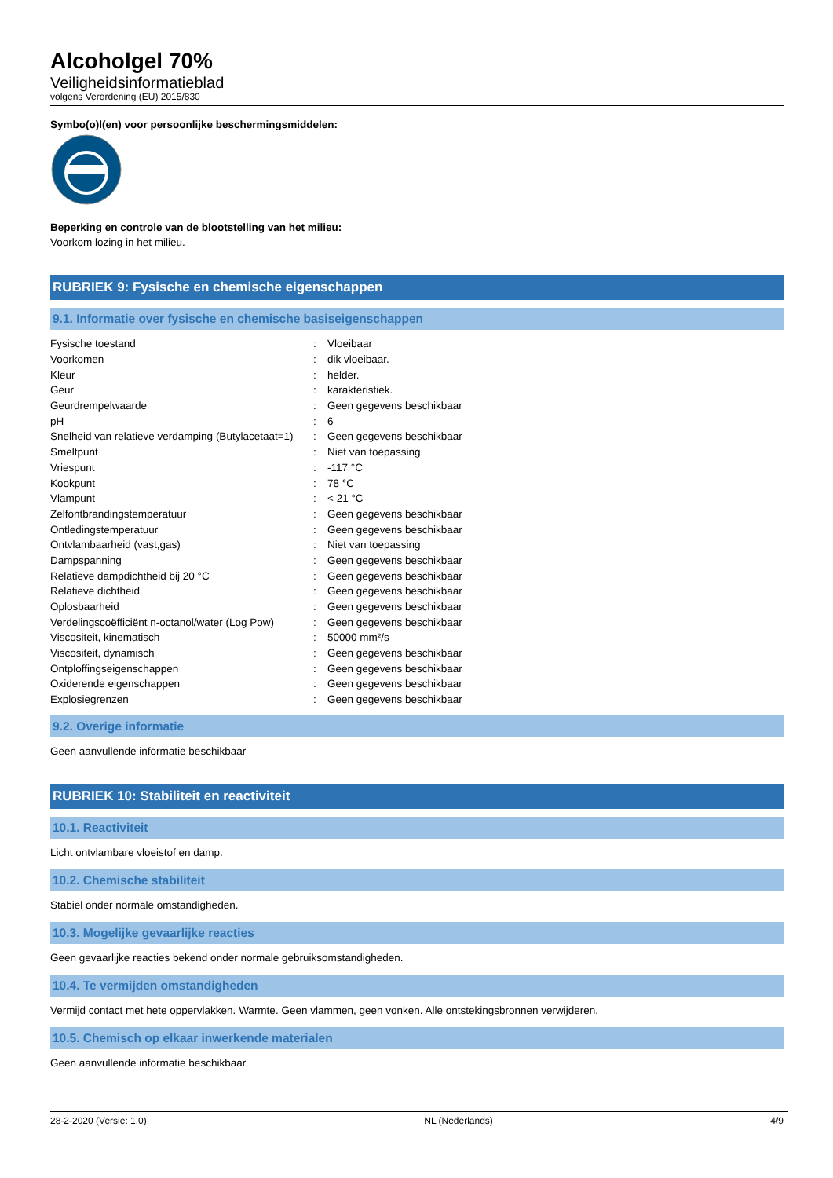Alcoholgel 70%
Veiligheidsinformatieblad
volgens Verordening (EU) 2015/830
Symbo(o)l(en) voor persoonlijke beschermingsmiddelen:
Beperking en controle van de blootstelling van het milieu:
Voorkom lozing in het milieu.
RUBRIEK 9: Fysische en chemische eigenschappen
9.1. Informatie over fysische en chemische basiseigenschappen
| Fysische toestand | : | Vloeibaar |
| Voorkomen | : | dik vloeibaar. |
| Kleur | : | helder. |
| Geur | : | karakteristiek. |
| Geurdrempelwaarde | : | Geen gegevens beschikbaar |
| pH | : | 6 |
| Snelheid van relatieve verdamping (Butylacetaat=1) | : | Geen gegevens beschikbaar |
| Smeltpunt | : | Niet van toepassing |
| Vriespunt | : | -117 °C |
| Kookpunt | : | 78 °C |
| Vlampunt | : | < 21 °C |
| Zelfontbrandingstemperatuur | : | Geen gegevens beschikbaar |
| Ontledingstemperatuur | : | Geen gegevens beschikbaar |
| Ontvlambaarheid (vast,gas) | : | Niet van toepassing |
| Dampspanning | : | Geen gegevens beschikbaar |
| Relatieve dampdichtheid bij 20 °C | : | Geen gegevens beschikbaar |
| Relatieve dichtheid | : | Geen gegevens beschikbaar |
| Oplosbaarheid | : | Geen gegevens beschikbaar |
| Verdelingscoëfficiënt n-octanol/water (Log Pow) | : | Geen gegevens beschikbaar |
| Viscositeit, kinematisch | : | 50000 mm²/s |
| Viscositeit, dynamisch | : | Geen gegevens beschikbaar |
| Ontploffingseigenschappen | : | Geen gegevens beschikbaar |
| Oxiderende eigenschappen | : | Geen gegevens beschikbaar |
| Explosiegrenzen | : | Geen gegevens beschikbaar |
9.2. Overige informatie
Geen aanvullende informatie beschikbaar
RUBRIEK 10: Stabiliteit en reactiviteit
10.1. Reactiviteit
Licht ontvlambare vloeistof en damp.
10.2. Chemische stabiliteit
Stabiel onder normale omstandigheden.
10.3. Mogelijke gevaarlijke reacties
Geen gevaarlijke reacties bekend onder normale gebruiksomstandigheden.
10.4. Te vermijden omstandigheden
Vermijd contact met hete oppervlakken. Warmte. Geen vlammen, geen vonken. Alle ontstekingsbronnen verwijderen.
10.5. Chemisch op elkaar inwerkende materialen
Geen aanvullende informatie beschikbaar
28-2-2020 (Versie: 1.0) NL (Nederlands) 4/9